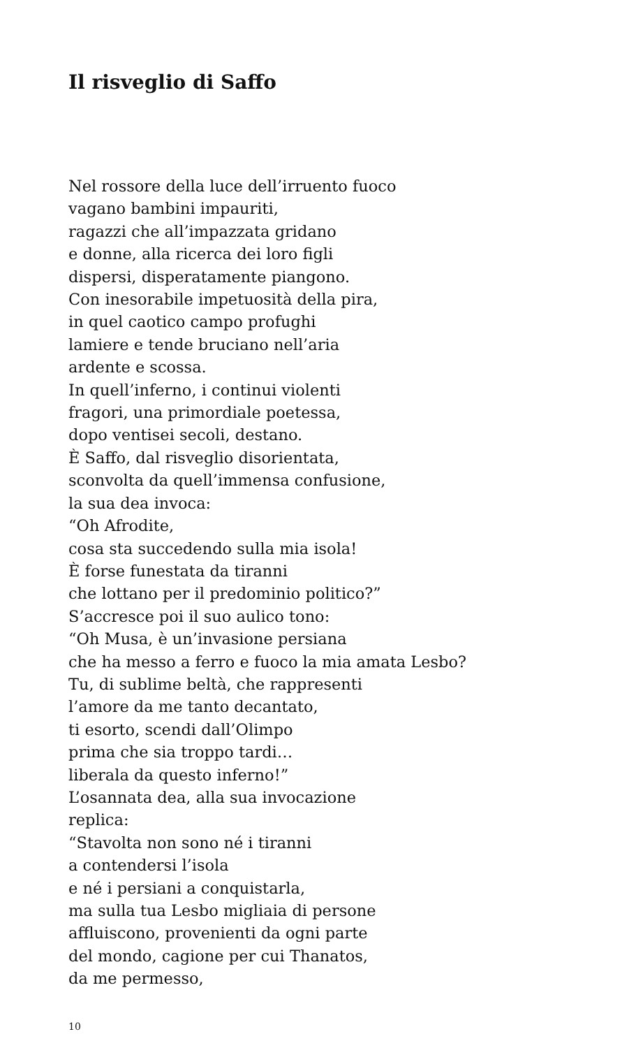Il risveglio di Saffo
Nel rossore della luce dell’irruento fuoco
vagano bambini impauriti,
ragazzi che all’impazzata gridano
e donne, alla ricerca dei loro figli
dispersi, disperatamente piangono.
Con inesorabile impetuosità della pira,
in quel caotico campo profughi
lamiere e tende bruciano nell’aria
ardente e scossa.
In quell’inferno, i continui violenti
fragori, una primordiale poetessa,
dopo ventisei secoli, destano.
È Saffo, dal risveglio disorientata,
sconvolta da quell’immensa confusione,
la sua dea invoca:
“Oh Afrodite,
cosa sta succedendo sulla mia isola!
È forse funestata da tiranni
che lottano per il predominio politico?”
S’accresce poi il suo aulico tono:
“Oh Musa, è un’invasione persiana
che ha messo a ferro e fuoco la mia amata Lesbo?
Tu, di sublime beltà, che rappresenti
l’amore da me tanto decantato,
ti esorto, scendi dall’Olimpo
prima che sia troppo tardi…
liberala da questo inferno!”
L’osannata dea, alla sua invocazione
replica:
“Stavolta non sono né i tiranni
a contendersi l’isola
e né i persiani a conquistarla,
ma sulla tua Lesbo migliaia di persone
affluiscono, provenienti da ogni parte
del mondo, cagione per cui Thanatos,
da me permesso,
10